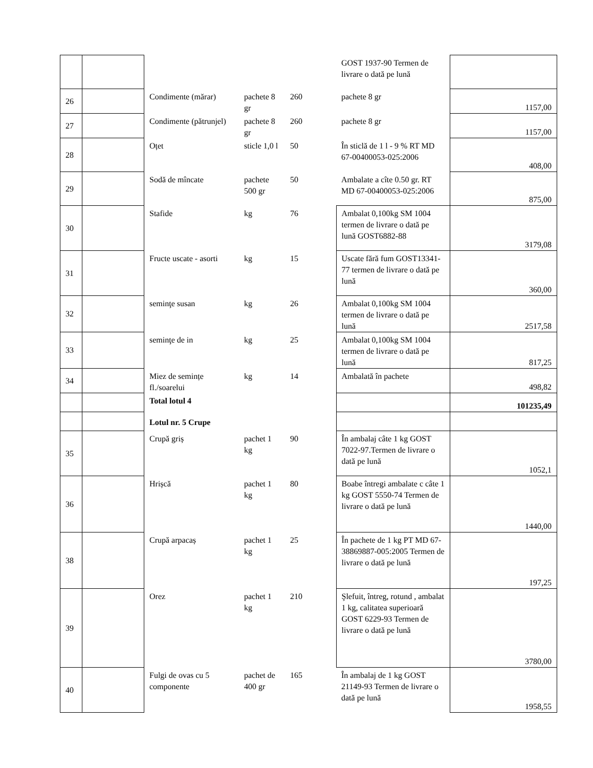| | | | | | GOST 1937-90 Termen de livrare o dată pe lună | |
| 26 | | Condimente (mărar) | pachete 8 gr | 260 | pachete 8 gr | 1157,00 |
| 27 | | Condimente (pătrunjel) | pachete 8 gr | 260 | pachete 8 gr | 1157,00 |
| 28 | | Oțet | sticle 1,0 l | 50 | În sticlă de 1 l - 9 % RT MD 67-00400053-025:2006 | 408,00 |
| 29 | | Sodă de mîncate | pachete 500 gr | 50 | Ambalate a cîte 0.50 gr. RT MD 67-00400053-025:2006 | 875,00 |
| 30 | | Stafide | kg | 76 | Ambalat 0,100kg SM 1004 termen de livrare o dată pe lună GOST6882-88 | 3179,08 |
| 31 | | Fructe uscate - asorti | kg | 15 | Uscate fără fum GOST13341-77 termen de livrare o dată pe lună | 360,00 |
| 32 | | seminţe susan | kg | 26 | Ambalat 0,100kg SM 1004 termen de livrare o dată pe lună | 2517,58 |
| 33 | | seminţe de in | kg | 25 | Ambalat 0,100kg SM 1004 termen de livrare o dată pe lună | 817,25 |
| 34 | | Miez de semințe fl./soarelui | kg | 14 | Ambalată în pachete | 498,82 |
| | | Total lotul 4 | | | | 101235,49 |
| | | Lotul nr. 5 Crupe | | | | |
| 35 | | Crupă griș | pachet 1 kg | 90 | În ambalaj câte 1 kg GOST 7022-97.Termen de livrare o dată pe lună | 1052,1 |
| 36 | | Hrișcă | pachet 1 kg | 80 | Boabe întregi ambalate c câte 1 kg GOST 5550-74 Termen de livrare o dată pe lună | 1440,00 |
| 38 | | Crupă arpacaș | pachet 1 kg | 25 | În pachete de 1 kg PT MD 67-38869887-005:2005 Termen de livrare o dată pe lună | 197,25 |
| 39 | | Orez | pachet 1 kg | 210 | Şlefuit, întreg, rotund , ambalat 1 kg, calitatea superioară GOST 6229-93 Termen de livrare o dată pe lună | 3780,00 |
| 40 | | Fulgi de ovas cu 5 componente | pachet de 400 gr | 165 | În ambalaj de 1 kg GOST 21149-93 Termen de livrare o dată pe lună | 1958,55 |